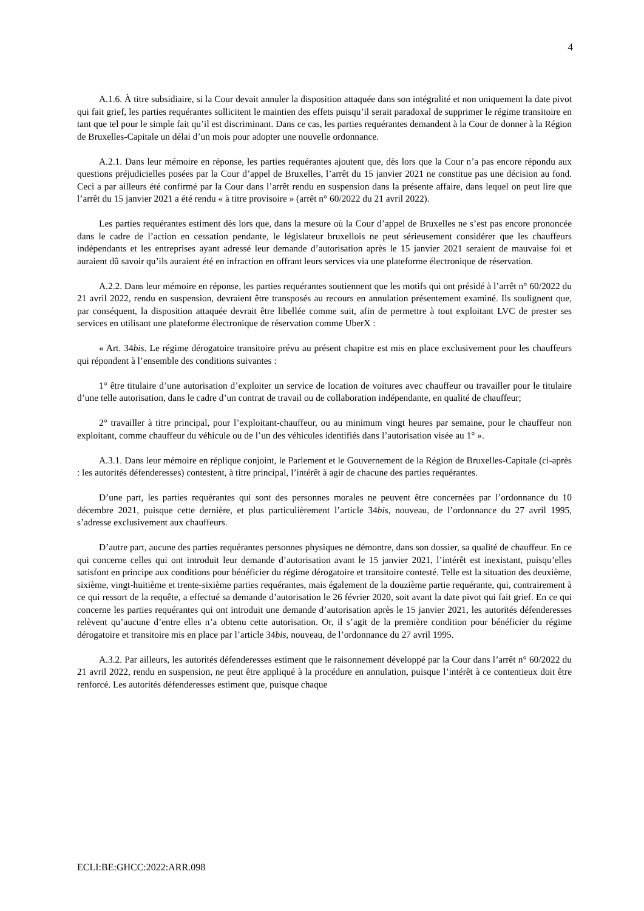4
A.1.6. À titre subsidiaire, si la Cour devait annuler la disposition attaquée dans son intégralité et non uniquement la date pivot qui fait grief, les parties requérantes sollicitent le maintien des effets puisqu’il serait paradoxal de supprimer le régime transitoire en tant que tel pour le simple fait qu’il est discriminant. Dans ce cas, les parties requérantes demandent à la Cour de donner à la Région de Bruxelles-Capitale un délai d’un mois pour adopter une nouvelle ordonnance.
A.2.1. Dans leur mémoire en réponse, les parties requérantes ajoutent que, dès lors que la Cour n’a pas encore répondu aux questions préjudicielles posées par la Cour d’appel de Bruxelles, l’arrêt du 15 janvier 2021 ne constitue pas une décision au fond. Ceci a par ailleurs été confirmé par la Cour dans l’arrêt rendu en suspension dans la présente affaire, dans lequel on peut lire que l’arrêt du 15 janvier 2021 a été rendu « à titre provisoire » (arrêt n° 60/2022 du 21 avril 2022).
Les parties requérantes estiment dès lors que, dans la mesure où la Cour d’appel de Bruxelles ne s’est pas encore prononcée dans le cadre de l’action en cessation pendante, le législateur bruxellois ne peut sérieusement considérer que les chauffeurs indépendants et les entreprises ayant adressé leur demande d’autorisation après le 15 janvier 2021 seraient de mauvaise foi et auraient dû savoir qu’ils auraient été en infraction en offrant leurs services via une plateforme électronique de réservation.
A.2.2. Dans leur mémoire en réponse, les parties requérantes soutiennent que les motifs qui ont présidé à l’arrêt n° 60/2022 du 21 avril 2022, rendu en suspension, devraient être transposés au recours en annulation présentement examiné. Ils soulignent que, par conséquent, la disposition attaquée devrait être libellée comme suit, afin de permettre à tout exploitant LVC de prester ses services en utilisant une plateforme électronique de réservation comme UberX :
« Art. 34bis. Le régime dérogatoire transitoire prévu au présent chapitre est mis en place exclusivement pour les chauffeurs qui répondent à l’ensemble des conditions suivantes :
1° être titulaire d’une autorisation d’exploiter un service de location de voitures avec chauffeur ou travailler pour le titulaire d’une telle autorisation, dans le cadre d’un contrat de travail ou de collaboration indépendante, en qualité de chauffeur;
2° travailler à titre principal, pour l’exploitant-chauffeur, ou au minimum vingt heures par semaine, pour le chauffeur non exploitant, comme chauffeur du véhicule ou de l’un des véhicules identifiés dans l’autorisation visée au 1° ».
A.3.1. Dans leur mémoire en réplique conjoint, le Parlement et le Gouvernement de la Région de Bruxelles-Capitale (ci-après : les autorités défenderesses) contestent, à titre principal, l’intérêt à agir de chacune des parties requérantes.
D’une part, les parties requérantes qui sont des personnes morales ne peuvent être concernées par l’ordonnance du 10 décembre 2021, puisque cette dernière, et plus particulièrement l’article 34bis, nouveau, de l’ordonnance du 27 avril 1995, s’adresse exclusivement aux chauffeurs.
D’autre part, aucune des parties requérantes personnes physiques ne démontre, dans son dossier, sa qualité de chauffeur. En ce qui concerne celles qui ont introduit leur demande d’autorisation avant le 15 janvier 2021, l’intérêt est inexistant, puisqu’elles satisfont en principe aux conditions pour bénéficier du régime dérogatoire et transitoire contesté. Telle est la situation des deuxième, sixième, vingt-huitième et trente-sixième parties requérantes, mais également de la douzième partie requérante, qui, contrairement à ce qui ressort de la requête, a effectué sa demande d’autorisation le 26 février 2020, soit avant la date pivot qui fait grief. En ce qui concerne les parties requérantes qui ont introduit une demande d’autorisation après le 15 janvier 2021, les autorités défenderesses relèvent qu’aucune d’entre elles n’a obtenu cette autorisation. Or, il s’agit de la première condition pour bénéficier du régime dérogatoire et transitoire mis en place par l’article 34bis, nouveau, de l’ordonnance du 27 avril 1995.
A.3.2. Par ailleurs, les autorités défenderesses estiment que le raisonnement développé par la Cour dans l’arrêt n° 60/2022 du 21 avril 2022, rendu en suspension, ne peut être appliqué à la procédure en annulation, puisque l’intérêt à ce contentieux doit être renforcé. Les autorités défenderesses estiment que, puisque chaque
ECLI:BE:GHCC:2022:ARR.098